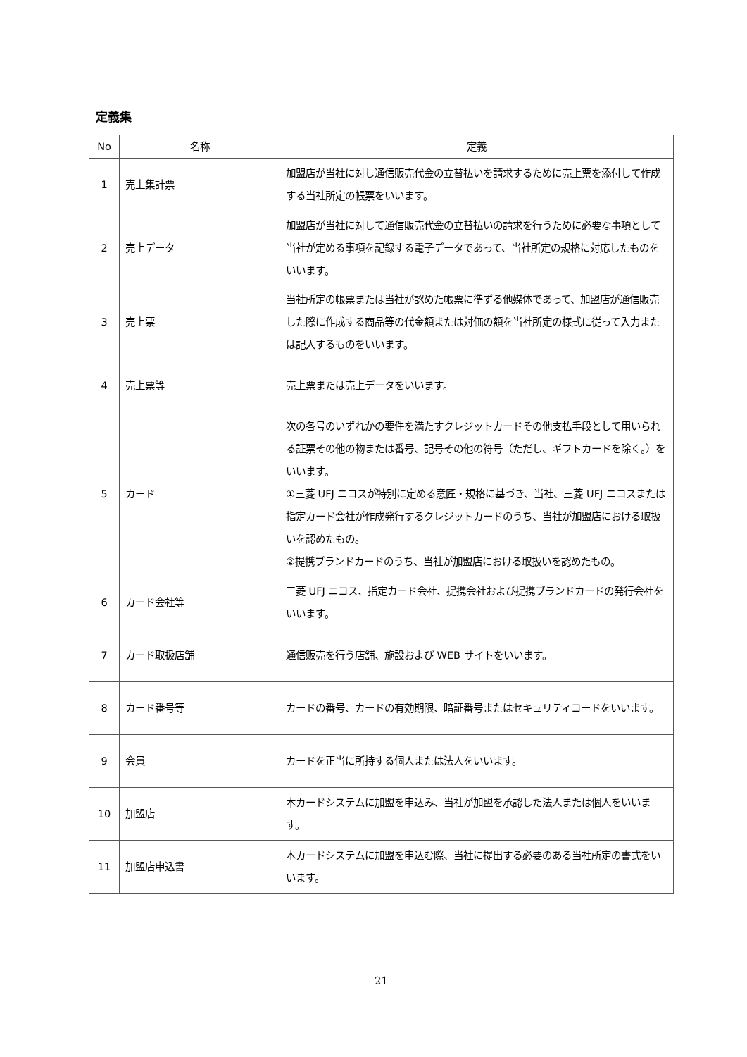定義集
| No | 名称 | 定義 |
| --- | --- | --- |
| 1 | 売上集計票 | 加盟店が当社に対し通信販売代金の立替払いを請求するために売上票を添付して作成する当社所定の帳票をいいます。 |
| 2 | 売上データ | 加盟店が当社に対して通信販売代金の立替払いの請求を行うために必要な事項として当社が定める事項を記録する電子データであって、当社所定の規格に対応したものをいいます。 |
| 3 | 売上票 | 当社所定の帳票または当社が認めた帳票に準ずる他媒体であって、加盟店が通信販売した際に作成する商品等の代金額または対価の額を当社所定の様式に従って入力または記入するものをいいます。 |
| 4 | 売上票等 | 売上票または売上データをいいます。 |
| 5 | カード | 次の各号のいずれかの要件を満たすクレジットカードその他支払手段として用いられる証票その他の物または番号、記号その他の符号（ただし、ギフトカードを除く。）をいいます。 ①三菱 UFJ ニコスが特別に定める意匠・規格に基づき、当社、三菱 UFJ ニコスまたは指定カード会社が作成発行するクレジットカードのうち、当社が加盟店における取扱いを認めたもの。 ②提携ブランドカードのうち、当社が加盟店における取扱いを認めたもの。 |
| 6 | カード会社等 | 三菱 UFJ ニコス、指定カード会社、提携会社および提携ブランドカードの発行会社をいいます。 |
| 7 | カード取扱店舗 | 通信販売を行う店舗、施設および WEB サイトをいいます。 |
| 8 | カード番号等 | カードの番号、カードの有効期限、暗証番号またはセキュリティコードをいいます。 |
| 9 | 会員 | カードを正当に所持する個人または法人をいいます。 |
| 10 | 加盟店 | 本カードシステムに加盟を申込み、当社が加盟を承認した法人または個人をいいます。 |
| 11 | 加盟店申込書 | 本カードシステムに加盟を申込む際、当社に提出する必要のある当社所定の書式をいいます。 |
21